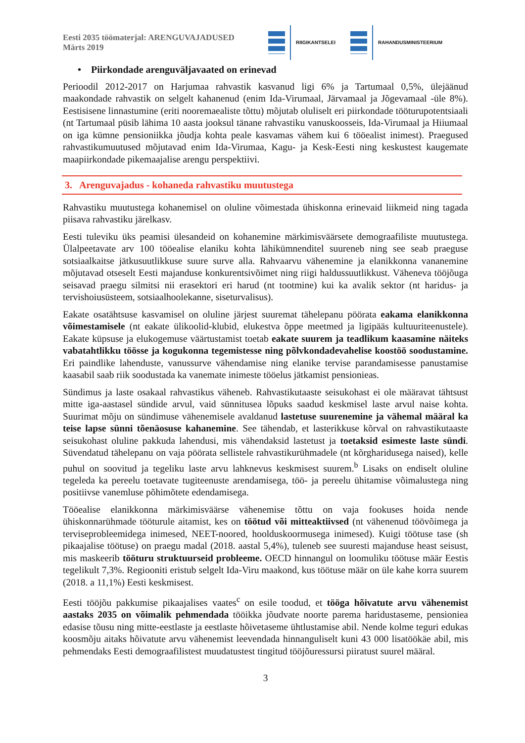Eesti 2035 töömaterjal: ARENGUVAJADUSED
Märts 2019
RIIGIKANTSELEI RAHANDUSMINISTEERIUM
• Piirkondade arenguväljavaated on erinevad
Perioodil 2012-2017 on Harjumaa rahvastik kasvanud ligi 6% ja Tartumaal 0,5%, ülejäänud maakondade rahvastik on selgelt kahanenud (enim Ida-Virumaal, Järvamaal ja Jõgevamaal -üle 8%). Eestisisene linnastumine (eriti nooremaealiste tõttu) mõjutab oluliselt eri piirkondade tööturupotentsiaali (nt Tartumaal püsib lähima 10 aasta jooksul tänane rahvastiku vanuskoosseis, Ida-Virumaal ja Hiiumaal on iga kümne pensioniikka jõudja kohta peale kasvamas vähem kui 6 tööealist inimest). Praegused rahvastikumuutused mõjutavad enim Ida-Virumaa, Kagu- ja Kesk-Eesti ning keskustest kaugemate maapiirkondade pikemaajalise arengu perspektiivi.
3. Arenguvajadus - kohaneda rahvastiku muutustega
Rahvastiku muutustega kohanemisel on oluline võimestada ühiskonna erinevaid liikmeid ning tagada piisava rahvastiku järelkasv.
Eesti tuleviku üks peamisi ülesandeid on kohanemine märkimisväärsete demograafiliste muutustega. Ülalpeetavate arv 100 tööealise elaniku kohta lähikümnenditel suureneb ning see seab praeguse sotsiaalkaitse jätkusuutlikkuse suure surve alla. Rahvaarvu vähenemine ja elanikkonna vananemine mõjutavad otseselt Eesti majanduse konkurentsivõimet ning riigi haldussuutlikkust. Väheneva tööjõuga seisavad praegu silmitsi nii erasektori eri harud (nt tootmine) kui ka avalik sektor (nt haridus- ja tervishoiusüsteem, sotsiaalhoolekanne, siseturvalisus).
Eakate osatähtsuse kasvamisel on oluline järjest suuremat tähelepanu pöörata eakama elanikkonna võimestamisele (nt eakate ülikoolid-klubid, elukestva õppe meetmed ja ligipääs kultuuriteenustele). Eakate küpsuse ja elukogemuse väärtustamist toetab eakate suurem ja teadlikum kaasamine näiteks vabatahtlikku töösse ja kogukonna tegemistesse ning põlvkondadevahelise koostöö soodustamine. Eri paindlike lahenduste, vanussurve vähendamise ning elanike tervise parandamisesse panustamise kaasabil saab riik soodustada ka vanemate inimeste tööelus jätkamist pensionieas.
Sündimus ja laste osakaal rahvastikus väheneb. Rahvastikutaaste seisukohast ei ole määravat tähtsust mitte iga-aastasel sündide arvul, vaid sünnitusea lõpuks saadud keskmisel laste arvul naise kohta. Suurimat mõju on sündimuse vähenemisele avaldanud lastetuse suurenemine ja vähemal määral ka teise lapse sünni tõenäosuse kahanemine. See tähendab, et lasterikkuse kõrval on rahvastikutaaste seisukohast oluline pakkuda lahendusi, mis vähendaksid lastetust ja toetaksid esimeste laste sündi. Süvendatud tähelepanu on vaja pöörata sellistele rahvastikurühmadele (nt kõrgharidusega naised), kelle puhul on soovitud ja tegeliku laste arvu lahknevus keskmisest suurem.<sup>b</sup> Lisaks on endiselt oluline tegeleda ka pereelu toetavate tugiteenuste arendamisega, töö- ja pereelu ühitamise võimalustega ning positiivse vanemluse põhimõtete edendamisega.
Tööealise elanikkonna märkimisväärse vähenemise tõttu on vaja fookuses hoida nende ühiskonnarühmade tööturule aitamist, kes on töötud või mitteaktiivsed (nt vähenenud töövõimega ja terviseprobleemidega inimesed, NEET-noored, hoolduskoormusega inimesed). Kuigi töötuse tase (sh pikaajalise töötuse) on praegu madal (2018. aastal 5,4%), tuleneb see suuresti majanduse heast seisust, mis maskeerib tööturu struktuurseid probleeme. OECD hinnangul on loomuliku töötuse määr Eestis tegelikult 7,3%. Regiooniti eristub selgelt Ida-Viru maakond, kus töötuse määr on üle kahe korra suurem (2018. a 11,1%) Eesti keskmisest.
Eesti tööjõu pakkumise pikaajalises vaates<sup>c</sup> on esile toodud, et tööga hõivatute arvu vähenemist aastaks 2035 on võimalik pehmendada tööikka jõudvate noorte parema haridustaseme, pensioniea edasise tõusu ning mitte-eestlaste ja eestlaste hõivetaseme ühtlustamise abil. Nende kolme teguri edukas koosmõju aitaks hõivatute arvu vähenemist leevendada hinnanguliselt kuni 43 000 lisatöökäe abil, mis pehmendaks Eesti demograafilistest muudatustest tingitud tööjõuressursi piiratust suurel määral.
3